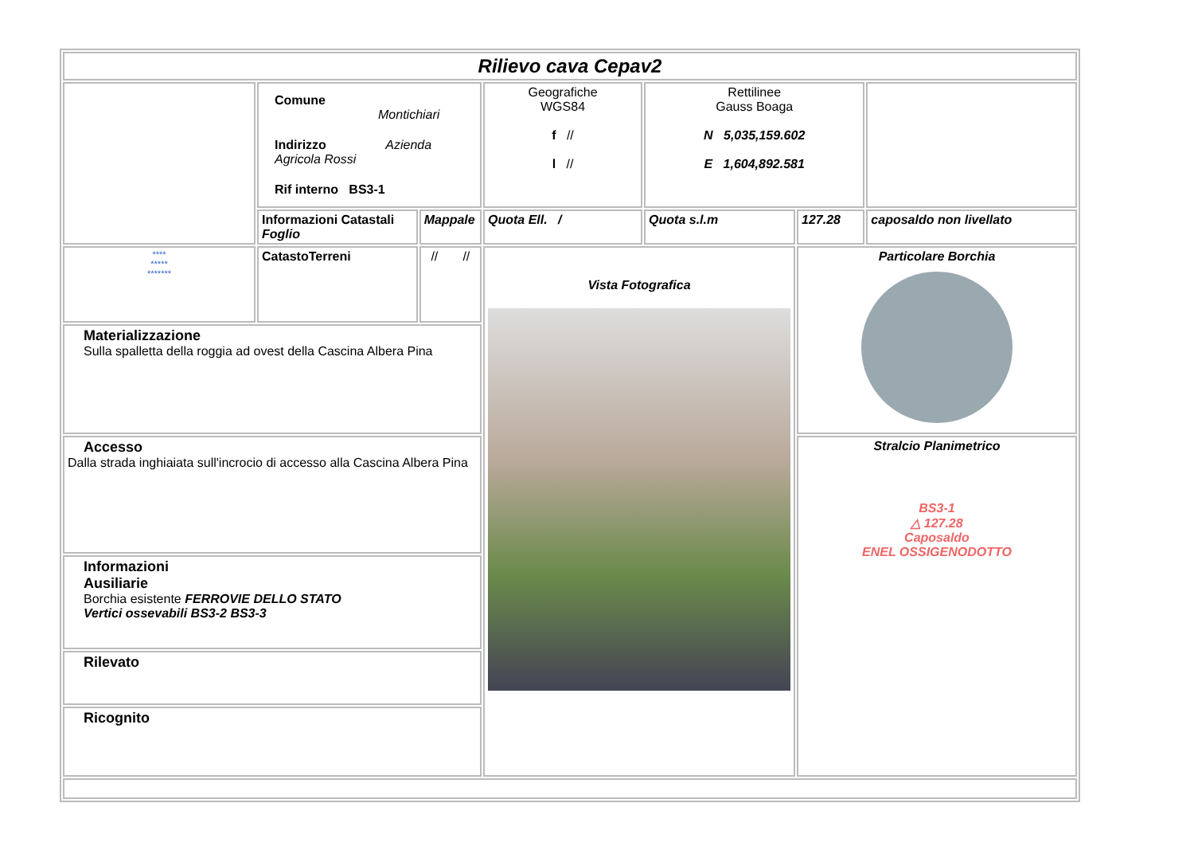| Rilievo cava Cepav2 | | | | | | |
| | Comune Montichiari Indirizzo Azienda Agricola Rossi Rif interno BS3-1 | | Geografiche WGS84 f // l // | Rettilinee Gauss Boaga N 5,035,159.602 E 1,604,892.581 | | |
| | Informazioni Catastali Foglio | Mappale | Quota Ell. / | Quota s.l.m | 127.28 | caposaldo non livellato |
| **** ***** ******* | CatastoTerreni | // // | Vista Fotografica | | Particolare Borchia | |
| Materializzazione Sulla spalletta della roggia ad ovest della Cascina Albera Pina | | | | | | |
| Accesso Dalla strada inghiaiata sull'incrocio di accesso alla Cascina Albera Pina | | | | | Stralcio Planimetrico BS3-1 △ 127.28 Caposaldo ENEL OSSIGENODOTTO | |
| Informazioni Ausiliarie Borchia esistente FERROVIE DELLO STATO Vertici ossevabili BS3-2 BS3-3 | | | | | | |
| Rilevato | | | | | | |
| Ricognito | | | | | | |